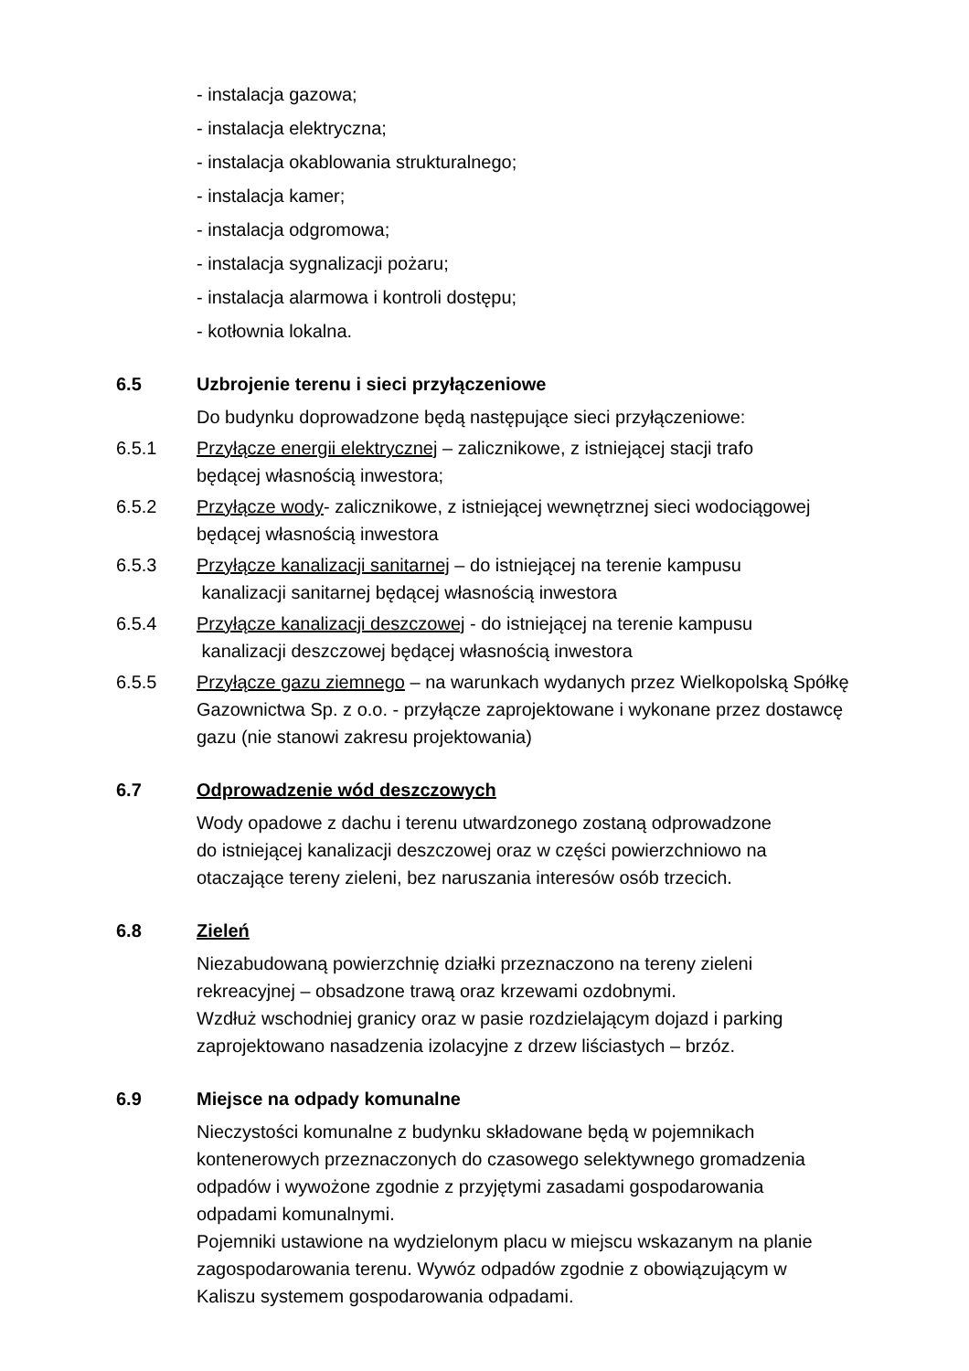- instalacja gazowa;
- instalacja elektryczna;
- instalacja okablowania strukturalnego;
- instalacja kamer;
- instalacja odgromowa;
- instalacja sygnalizacji pożaru;
- instalacja alarmowa i kontroli dostępu;
- kotłownia lokalna.
6.5 Uzbrojenie terenu i sieci przyłączeniowe
Do budynku doprowadzone będą następujące sieci przyłączeniowe:
6.5.1 Przyłącze energii elektrycznej – zalicznikowe, z istniejącej stacji trafo
będącej własnością inwestora;
6.5.2 Przyłącze wody- zalicznikowe, z istniejącej wewnętrznej sieci wodociągowej
będącej własnością inwestora
6.5.3 Przyłącze kanalizacji sanitarnej – do istniejącej na terenie kampusu
kanalizacji sanitarnej będącej własnością inwestora
6.5.4 Przyłącze kanalizacji deszczowej - do istniejącej na terenie kampusu
kanalizacji deszczowej będącej własnością inwestora
6.5.5 Przyłącze gazu ziemnego – na warunkach wydanych przez Wielkopolską Spółkę Gazownictwa Sp. z o.o. - przyłącze zaprojektowane i wykonane przez dostawcę gazu (nie stanowi zakresu projektowania)
6.7 Odprowadzenie wód deszczowych
Wody opadowe z dachu i terenu utwardzonego zostaną odprowadzone
do istniejącej kanalizacji deszczowej oraz w części powierzchniowo na
otaczające tereny zieleni, bez naruszania interesów osób trzecich.
6.8 Zieleń
Niezabudowaną powierzchnię działki przeznaczono na tereny zieleni
rekreacyjnej – obsadzone trawą oraz krzewami ozdobnymi.
Wzdłuż wschodniej granicy oraz w pasie rozdzielającym dojazd i parking
zaprojektowano nasadzenia izolacyjne z drzew liściastych – brzóz.
6.9 Miejsce na odpady komunalne
Nieczystości komunalne z budynku składowane będą w pojemnikach
kontenerowych przeznaczonych do czasowego selektywnego gromadzenia
odpadów i wywożone zgodnie z przyjętymi zasadami gospodarowania
odpadami komunalnymi.
Pojemniki ustawione na wydzielonym placu w miejscu wskazanym na planie
zagospodarowania terenu. Wywóz odpadów zgodnie z obowiązującym w
Kaliszu systemem gospodarowania odpadami.